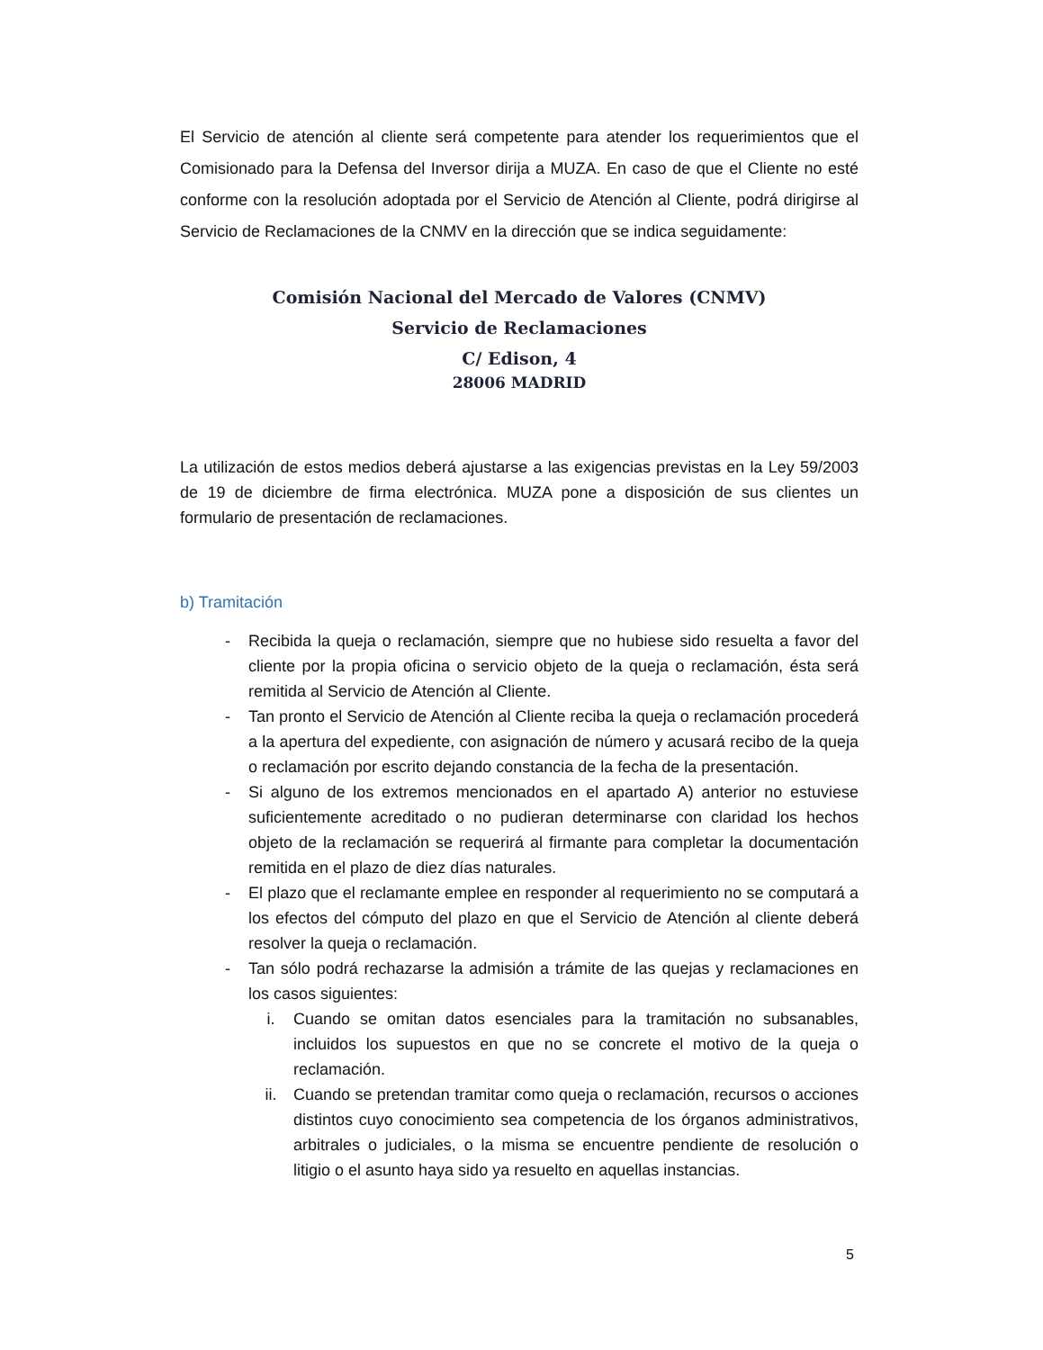El Servicio de atención al cliente será competente para atender los requerimientos que el Comisionado para la Defensa del Inversor dirija a MUZA. En caso de que el Cliente no esté conforme con la resolución adoptada por el Servicio de Atención al Cliente, podrá dirigirse al Servicio de Reclamaciones de la CNMV en la dirección que se indica seguidamente:
Comisión Nacional del Mercado de Valores (CNMV)
Servicio de Reclamaciones
C/ Edison, 4
28006 MADRID
La utilización de estos medios deberá ajustarse a las exigencias previstas en la Ley 59/2003 de 19 de diciembre de firma electrónica. MUZA pone a disposición de sus clientes un formulario de presentación de reclamaciones.
b) Tramitación
- Recibida la queja o reclamación, siempre que no hubiese sido resuelta a favor del cliente por la propia oficina o servicio objeto de la queja o reclamación, ésta será remitida al Servicio de Atención al Cliente.
- Tan pronto el Servicio de Atención al Cliente reciba la queja o reclamación procederá a la apertura del expediente, con asignación de número y acusará recibo de la queja o reclamación por escrito dejando constancia de la fecha de la presentación.
- Si alguno de los extremos mencionados en el apartado A) anterior no estuviese suficientemente acreditado o no pudieran determinarse con claridad los hechos objeto de la reclamación se requerirá al firmante para completar la documentación remitida en el plazo de diez días naturales.
- El plazo que el reclamante emplee en responder al requerimiento no se computará a los efectos del cómputo del plazo en que el Servicio de Atención al cliente deberá resolver la queja o reclamación.
- Tan sólo podrá rechazarse la admisión a trámite de las quejas y reclamaciones en los casos siguientes:
i. Cuando se omitan datos esenciales para la tramitación no subsanables, incluidos los supuestos en que no se concrete el motivo de la queja o reclamación.
ii. Cuando se pretendan tramitar como queja o reclamación, recursos o acciones distintos cuyo conocimiento sea competencia de los órganos administrativos, arbitrales o judiciales, o la misma se encuentre pendiente de resolución o litigio o el asunto haya sido ya resuelto en aquellas instancias.
5